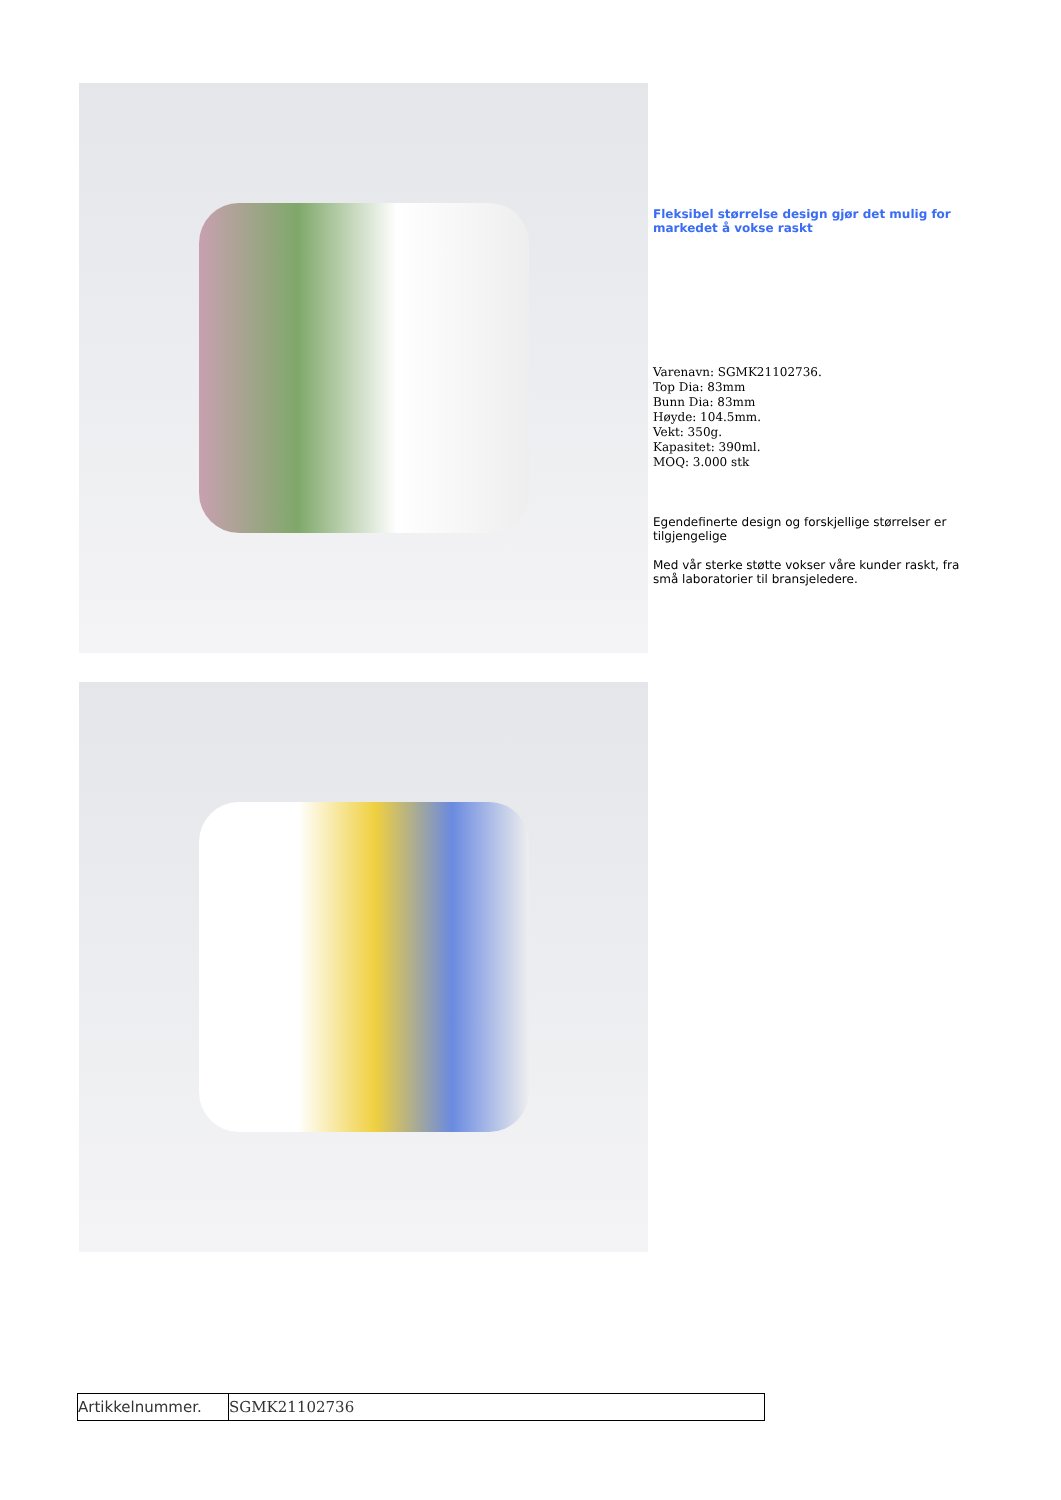Fleksibel størrelse design gjør det mulig for markedet å vokse raskt
Varenavn: SGMK21102736.
Top Dia: 83mm
Bunn Dia: 83mm
Høyde: 104.5mm.
Vekt: 350g.
Kapasitet: 390ml.
MOQ: 3.000 stk
Egendefinerte design og forskjellige størrelser er tilgjengelige
Med vår sterke støtte vokser våre kunder raskt, fra små laboratorier til bransjeledere.
| Artikkelnummer. | SGMK21102736 |